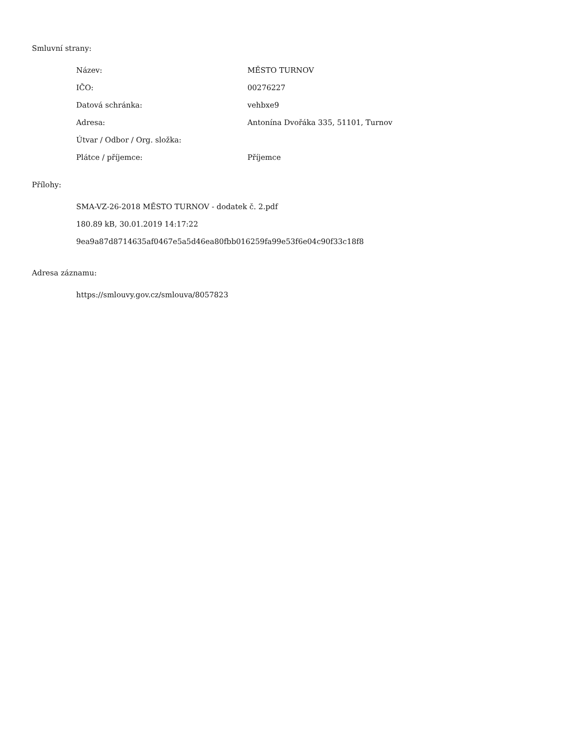Smluvní strany:
| Název: | MĚSTO TURNOV |
| IČO: | 00276227 |
| Datová schránka: | vehbxe9 |
| Adresa: | Antonína Dvořáka 335, 51101, Turnov |
| Útvar / Odbor / Org. složka: | |
| Plátce / příjemce: | Příjemce |
Přílohy:
SMA-VZ-26-2018 MĚSTO TURNOV - dodatek č. 2.pdf
180.89 kB, 30.01.2019 14:17:22
9ea9a87d8714635af0467e5a5d46ea80fbb016259fa99e53f6e04c90f33c18f8
Adresa záznamu:
https://smlouvy.gov.cz/smlouva/8057823